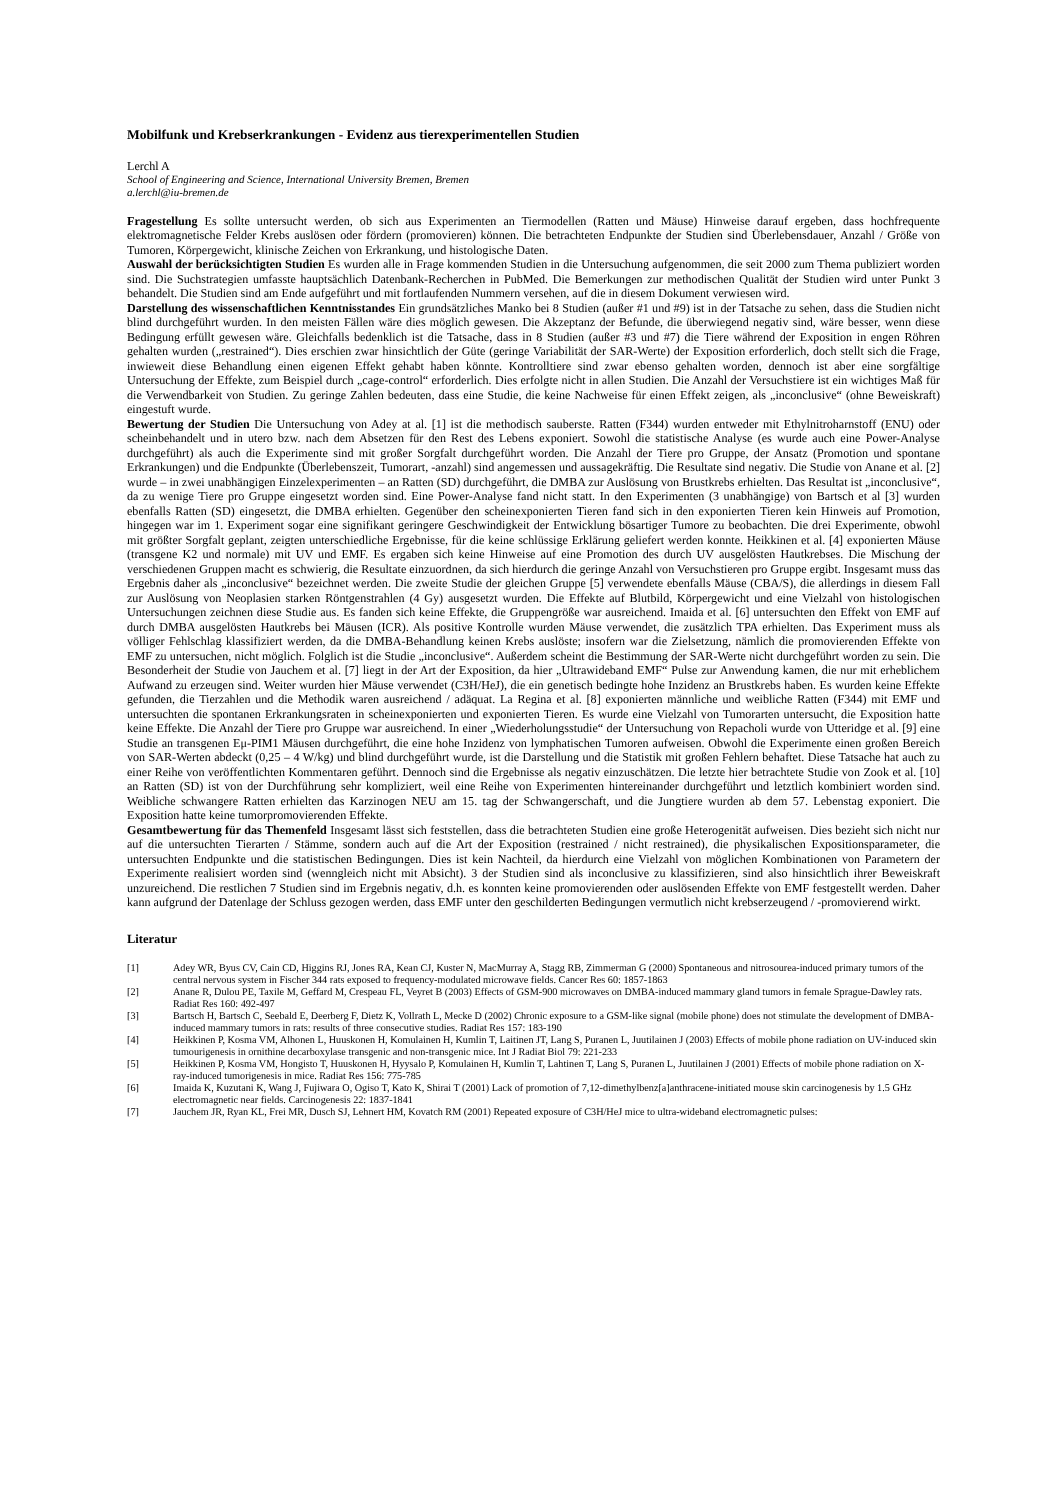Mobilfunk und Krebserkrankungen - Evidenz aus tierexperimentellen Studien
Lerchl A
School of Engineering and Science, International University Bremen, Bremen
a.lerchl@iu-bremen.de
Fragestellung Es sollte untersucht werden, ob sich aus Experimenten an Tiermodellen (Ratten und Mäuse) Hinweise darauf ergeben, dass hochfrequente elektromagnetische Felder Krebs auslösen oder fördern (promovieren) können. Die betrachteten Endpunkte der Studien sind Überlebensdauer, Anzahl / Größe von Tumoren, Körpergewicht, klinische Zeichen von Erkrankung, und histologische Daten.
Auswahl der berücksichtigten Studien Es wurden alle in Frage kommenden Studien in die Untersuchung aufgenommen, die seit 2000 zum Thema publiziert worden sind. Die Suchstrategien umfasste hauptsächlich Datenbank-Recherchen in PubMed. Die Bemerkungen zur methodischen Qualität der Studien wird unter Punkt 3 behandelt. Die Studien sind am Ende aufgeführt und mit fortlaufenden Nummern versehen, auf die in diesem Dokument verwiesen wird.
Darstellung des wissenschaftlichen Kenntnisstandes Ein grundsätzliches Manko bei 8 Studien (außer #1 und #9) ist in der Tatsache zu sehen, dass die Studien nicht blind durchgeführt wurden. In den meisten Fällen wäre dies möglich gewesen. Die Akzeptanz der Befunde, die überwiegend negativ sind, wäre besser, wenn diese Bedingung erfüllt gewesen wäre. Gleichfalls bedenklich ist die Tatsache, dass in 8 Studien (außer #3 und #7) die Tiere während der Exposition in engen Röhren gehalten wurden („restrained“). Dies erschien zwar hinsichtlich der Güte (geringe Variabilität der SAR-Werte) der Exposition erforderlich, doch stellt sich die Frage, inwieweit diese Behandlung einen eigenen Effekt gehabt haben könnte. Kontrolltiere sind zwar ebenso gehalten worden, dennoch ist aber eine sorgfältige Untersuchung der Effekte, zum Beispiel durch „cage-control“ erforderlich. Dies erfolgte nicht in allen Studien. Die Anzahl der Versuchstiere ist ein wichtiges Maß für die Verwendbarkeit von Studien. Zu geringe Zahlen bedeuten, dass eine Studie, die keine Nachweise für einen Effekt zeigen, als „inconclusive“ (ohne Beweiskraft) eingestuft wurde.
Bewertung der Studien Die Untersuchung von Adey at al. [1] ist die methodisch sauberste. Ratten (F344) wurden entweder mit Ethylnitroharnstoff (ENU) oder scheinbehandelt und in utero bzw. nach dem Absetzen für den Rest des Lebens exponiert. Sowohl die statistische Analyse (es wurde auch eine Power-Analyse durchgeführt) als auch die Experimente sind mit großer Sorgfalt durchgeführt worden. Die Anzahl der Tiere pro Gruppe, der Ansatz (Promotion und spontane Erkrankungen) und die Endpunkte (Überlebenszeit, Tumorart, -anzahl) sind angemessen und aussagekräftig. Die Resultate sind negativ. Die Studie von Anane et al. [2] wurde – in zwei unabhängigen Einzelexperimenten – an Ratten (SD) durchgeführt, die DMBA zur Auslösung von Brustkrebs erhielten. Das Resultat ist „inconclusive“, da zu wenige Tiere pro Gruppe eingesetzt worden sind. Eine Power-Analyse fand nicht statt. In den Experimenten (3 unabhängige) von Bartsch et al [3] wurden ebenfalls Ratten (SD) eingesetzt, die DMBA erhielten. Gegenüber den scheinexponierten Tieren fand sich in den exponierten Tieren kein Hinweis auf Promotion, hingegen war im 1. Experiment sogar eine signifikant geringere Geschwindigkeit der Entwicklung bösartiger Tumore zu beobachten. Die drei Experimente, obwohl mit größter Sorgfalt geplant, zeigten unterschiedliche Ergebnisse, für die keine schlüssige Erklärung geliefert werden konnte. Heikkinen et al. [4] exponierten Mäuse (transgene K2 und normale) mit UV und EMF. Es ergaben sich keine Hinweise auf eine Promotion des durch UV ausgelösten Hautkrebses. Die Mischung der verschiedenen Gruppen macht es schwierig, die Resultate einzuordnen, da sich hierdurch die geringe Anzahl von Versuchstieren pro Gruppe ergibt. Insgesamt muss das Ergebnis daher als „inconclusive“ bezeichnet werden. Die zweite Studie der gleichen Gruppe [5] verwendete ebenfalls Mäuse (CBA/S), die allerdings in diesem Fall zur Auslösung von Neoplasien starken Röntgenstrahlen (4 Gy) ausgesetzt wurden. Die Effekte auf Blutbild, Körpergewicht und eine Vielzahl von histologischen Untersuchungen zeichnen diese Studie aus. Es fanden sich keine Effekte, die Gruppengröße war ausreichend. Imaida et al. [6] untersuchten den Effekt von EMF auf durch DMBA ausgelösten Hautkrebs bei Mäusen (ICR). Als positive Kontrolle wurden Mäuse verwendet, die zusätzlich TPA erhielten. Das Experiment muss als völliger Fehlschlag klassifiziert werden, da die DMBA-Behandlung keinen Krebs auslöste; insofern war die Zielsetzung, nämlich die promovierenden Effekte von EMF zu untersuchen, nicht möglich. Folglich ist die Studie „inconclusive“. Außerdem scheint die Bestimmung der SAR-Werte nicht durchgeführt worden zu sein. Die Besonderheit der Studie von Jauchem et al. [7] liegt in der Art der Exposition, da hier „Ultrawideband EMF“ Pulse zur Anwendung kamen, die nur mit erheblichem Aufwand zu erzeugen sind. Weiter wurden hier Mäuse verwendet (C3H/HeJ), die ein genetisch bedingte hohe Inzidenz an Brustkrebs haben. Es wurden keine Effekte gefunden, die Tierzahlen und die Methodik waren ausreichend / adäquat. La Regina et al. [8] exponierten männliche und weibliche Ratten (F344) mit EMF und untersuchten die spontanen Erkrankungsraten in scheinexponierten und exponierten Tieren. Es wurde eine Vielzahl von Tumorarten untersucht, die Exposition hatte keine Effekte. Die Anzahl der Tiere pro Gruppe war ausreichend. In einer „Wiederholungsstudie“ der Untersuchung von Repacholi wurde von Utteridge et al. [9] eine Studie an transgenen Eμ-PIM1 Mäusen durchgeführt, die eine hohe Inzidenz von lymphatischen Tumoren aufweisen. Obwohl die Experimente einen großen Bereich von SAR-Werten abdeckt (0,25 – 4 W/kg) und blind durchgeführt wurde, ist die Darstellung und die Statistik mit großen Fehlern behaftet. Diese Tatsache hat auch zu einer Reihe von veröffentlichten Kommentaren geführt. Dennoch sind die Ergebnisse als negativ einzuschätzen. Die letzte hier betrachtete Studie von Zook et al. [10] an Ratten (SD) ist von der Durchführung sehr kompliziert, weil eine Reihe von Experimenten hintereinander durchgeführt und letztlich kombiniert worden sind. Weibliche schwangere Ratten erhielten das Karzinogen NEU am 15. tag der Schwangerschaft, und die Jungtiere wurden ab dem 57. Lebenstag exponiert. Die Exposition hatte keine tumorpromovierenden Effekte.
Gesamtbewertung für das Themenfeld Insgesamt lässt sich feststellen, dass die betrachteten Studien eine große Heterogenität aufweisen. Dies bezieht sich nicht nur auf die untersuchten Tierarten / Stämme, sondern auch auf die Art der Exposition (restrained / nicht restrained), die physikalischen Expositionsparameter, die untersuchten Endpunkte und die statistischen Bedingungen. Dies ist kein Nachteil, da hierdurch eine Vielzahl von möglichen Kombinationen von Parametern der Experimente realisiert worden sind (wenngleich nicht mit Absicht). 3 der Studien sind als inconclusive zu klassifizieren, sind also hinsichtlich ihrer Beweiskraft unzureichend. Die restlichen 7 Studien sind im Ergebnis negativ, d.h. es konnten keine promovierenden oder auslösenden Effekte von EMF festgestellt werden. Daher kann aufgrund der Datenlage der Schluss gezogen werden, dass EMF unter den geschilderten Bedingungen vermutlich nicht krebserzeugend / -promovierend wirkt.
Literatur
[1] Adey WR, Byus CV, Cain CD, Higgins RJ, Jones RA, Kean CJ, Kuster N, MacMurray A, Stagg RB, Zimmerman G (2000) Spontaneous and nitrosourea-induced primary tumors of the central nervous system in Fischer 344 rats exposed to frequency-modulated microwave fields. Cancer Res 60: 1857-1863
[2] Anane R, Dulou PE, Taxile M, Geffard M, Crespeau FL, Veyret B (2003) Effects of GSM-900 microwaves on DMBA-induced mammary gland tumors in female Sprague-Dawley rats. Radiat Res 160: 492-497
[3] Bartsch H, Bartsch C, Seebald E, Deerberg F, Dietz K, Vollrath L, Mecke D (2002) Chronic exposure to a GSM-like signal (mobile phone) does not stimulate the development of DMBA-induced mammary tumors in rats: results of three consecutive studies. Radiat Res 157: 183-190
[4] Heikkinen P, Kosma VM, Alhonen L, Huuskonen H, Komulainen H, Kumlin T, Laitinen JT, Lang S, Puranen L, Juutilainen J (2003) Effects of mobile phone radiation on UV-induced skin tumourigenesis in ornithine decarboxylase transgenic and non-transgenic mice. Int J Radiat Biol 79: 221-233
[5] Heikkinen P, Kosma VM, Hongisto T, Huuskonen H, Hyysalo P, Komulainen H, Kumlin T, Lahtinen T, Lang S, Puranen L, Juutilainen J (2001) Effects of mobile phone radiation on X-ray-induced tumorigenesis in mice. Radiat Res 156: 775-785
[6] Imaida K, Kuzutani K, Wang J, Fujiwara O, Ogiso T, Kato K, Shirai T (2001) Lack of promotion of 7,12-dimethylbenz[a]anthracene-initiated mouse skin carcinogenesis by 1.5 GHz electromagnetic near fields. Carcinogenesis 22: 1837-1841
[7] Jauchem JR, Ryan KL, Frei MR, Dusch SJ, Lehnert HM, Kovatch RM (2001) Repeated exposure of C3H/HeJ mice to ultra-wideband electromagnetic pulses: